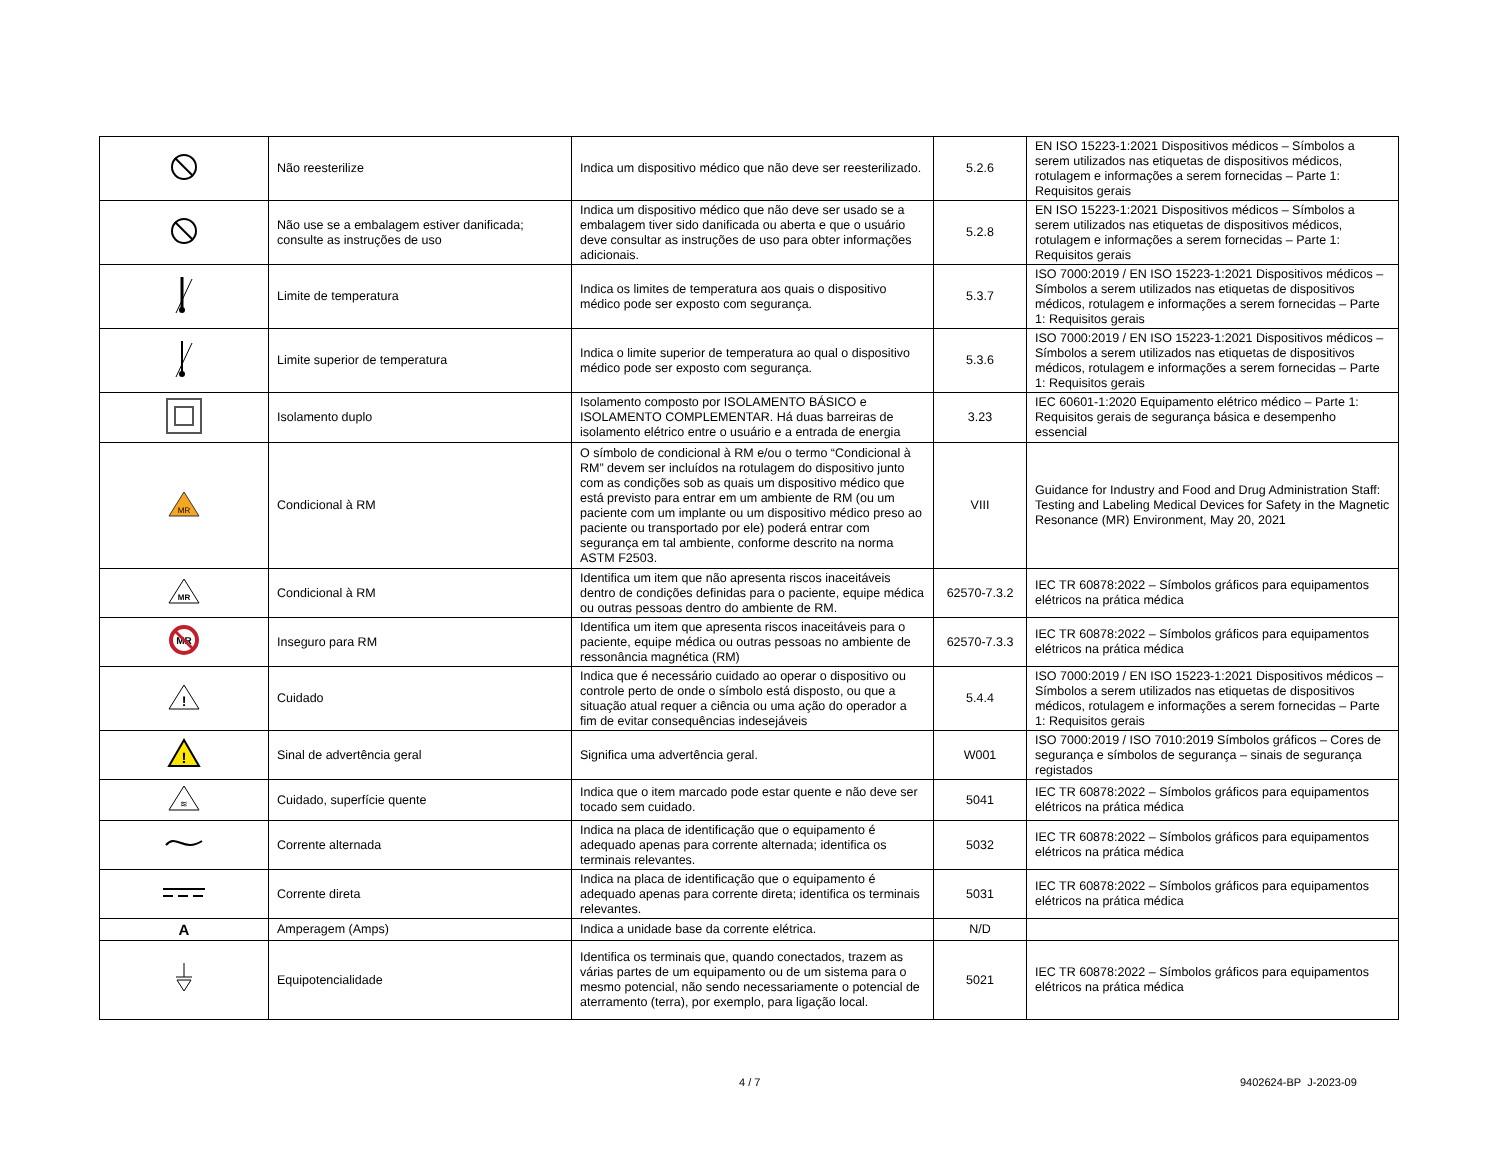| | Não reesterilize | Indica um dispositivo médico que não deve ser reesterilizado. | 5.2.6 | EN ISO 15223-1:2021 Dispositivos médicos – Símbolos a serem utilizados nas etiquetas de dispositivos médicos, rotulagem e informações a serem fornecidas – Parte 1: Requisitos gerais |
| | Não use se a embalagem estiver danificada; consulte as instruções de uso | Indica um dispositivo médico que não deve ser usado se a embalagem tiver sido danificada ou aberta e que o usuário deve consultar as instruções de uso para obter informações adicionais. | 5.2.8 | EN ISO 15223-1:2021 Dispositivos médicos – Símbolos a serem utilizados nas etiquetas de dispositivos médicos, rotulagem e informações a serem fornecidas – Parte 1: Requisitos gerais |
| | Limite de temperatura | Indica os limites de temperatura aos quais o dispositivo médico pode ser exposto com segurança. | 5.3.7 | ISO 7000:2019 / EN ISO 15223-1:2021 Dispositivos médicos – Símbolos a serem utilizados nas etiquetas de dispositivos médicos, rotulagem e informações a serem fornecidas – Parte 1: Requisitos gerais |
| | Limite superior de temperatura | Indica o limite superior de temperatura ao qual o dispositivo médico pode ser exposto com segurança. | 5.3.6 | ISO 7000:2019 / EN ISO 15223-1:2021 Dispositivos médicos – Símbolos a serem utilizados nas etiquetas de dispositivos médicos, rotulagem e informações a serem fornecidas – Parte 1: Requisitos gerais |
| | Isolamento duplo | Isolamento composto por ISOLAMENTO BÁSICO e ISOLAMENTO COMPLEMENTAR. Há duas barreiras de isolamento elétrico entre o usuário e a entrada de energia | 3.23 | IEC 60601-1:2020 Equipamento elétrico médico – Parte 1: Requisitos gerais de segurança básica e desempenho essencial |
| MR | Condicional à RM | O símbolo de condicional à RM e/ou o termo “Condicional à RM” devem ser incluídos na rotulagem do dispositivo junto com as condições sob as quais um dispositivo médico que está previsto para entrar em um ambiente de RM (ou um paciente com um implante ou um dispositivo médico preso ao paciente ou transportado por ele) poderá entrar com segurança em tal ambiente, conforme descrito na norma ASTM F2503. | VIII | Guidance for Industry and Food and Drug Administration Staff: Testing and Labeling Medical Devices for Safety in the Magnetic Resonance (MR) Environment, May 20, 2021 |
| MR | Condicional à RM | Identifica um item que não apresenta riscos inaceitáveis dentro de condições definidas para o paciente, equipe médica ou outras pessoas dentro do ambiente de RM. | 62570-7.3.2 | IEC TR 60878:2022 – Símbolos gráficos para equipamentos elétricos na prática médica |
| MR | Inseguro para RM | Identifica um item que apresenta riscos inaceitáveis para o paciente, equipe médica ou outras pessoas no ambiente de ressonância magnética (RM) | 62570-7.3.3 | IEC TR 60878:2022 – Símbolos gráficos para equipamentos elétricos na prática médica |
| ! | Cuidado | Indica que é necessário cuidado ao operar o dispositivo ou controle perto de onde o símbolo está disposto, ou que a situação atual requer a ciência ou uma ação do operador a fim de evitar consequências indesejáveis | 5.4.4 | ISO 7000:2019 / EN ISO 15223-1:2021 Dispositivos médicos – Símbolos a serem utilizados nas etiquetas de dispositivos médicos, rotulagem e informações a serem fornecidas – Parte 1: Requisitos gerais |
| ! | Sinal de advertência geral | Significa uma advertência geral. | W001 | ISO 7000:2019 / ISO 7010:2019 Símbolos gráficos – Cores de segurança e símbolos de segurança – sinais de segurança registados |
| ≋ | Cuidado, superfície quente | Indica que o item marcado pode estar quente e não deve ser tocado sem cuidado. | 5041 | IEC TR 60878:2022 – Símbolos gráficos para equipamentos elétricos na prática médica |
| | Corrente alternada | Indica na placa de identificação que o equipamento é adequado apenas para corrente alternada; identifica os terminais relevantes. | 5032 | IEC TR 60878:2022 – Símbolos gráficos para equipamentos elétricos na prática médica |
| | Corrente direta | Indica na placa de identificação que o equipamento é adequado apenas para corrente direta; identifica os terminais relevantes. | 5031 | IEC TR 60878:2022 – Símbolos gráficos para equipamentos elétricos na prática médica |
| A | Amperagem (Amps) | Indica a unidade base da corrente elétrica. | N/D | |
| | Equipotencialidade | Identifica os terminais que, quando conectados, trazem as várias partes de um equipamento ou de um sistema para o mesmo potencial, não sendo necessariamente o potencial de aterramento (terra), por exemplo, para ligação local. | 5021 | IEC TR 60878:2022 – Símbolos gráficos para equipamentos elétricos na prática médica |
4 / 7 9402624-BP J-2023-09